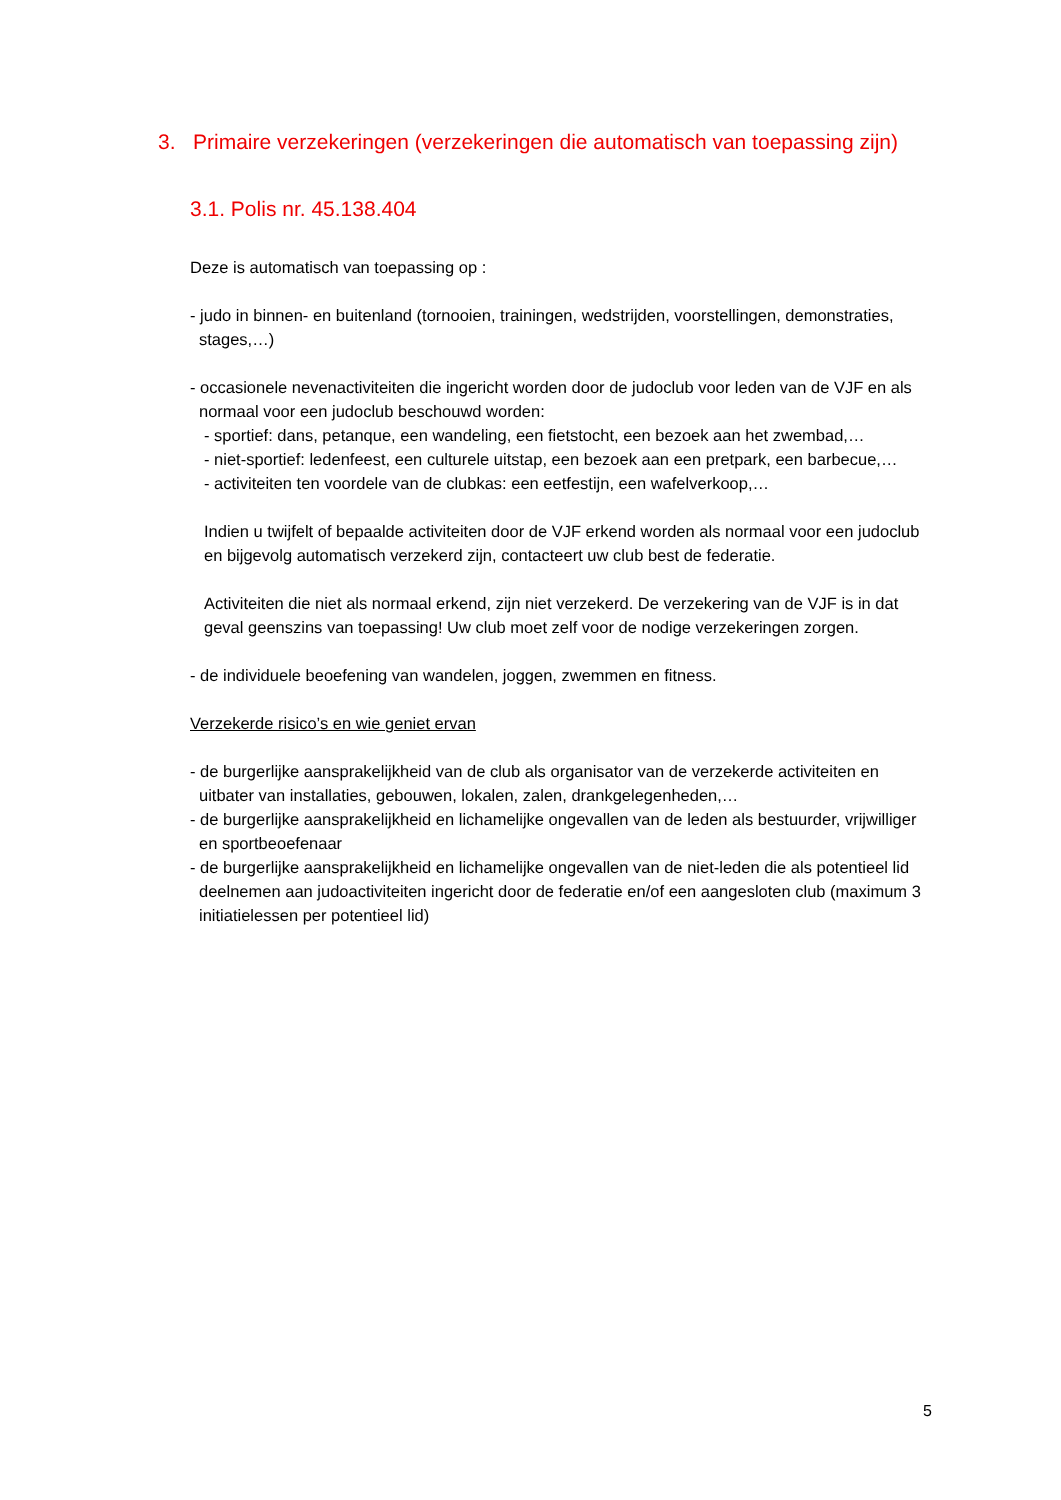3. Primaire verzekeringen (verzekeringen die automatisch van toepassing zijn)
3.1. Polis nr. 45.138.404
Deze is automatisch van toepassing op :
- judo in binnen- en buitenland (tornooien, trainingen, wedstrijden, voorstellingen, demonstraties, stages,…)
- occasionele nevenactiviteiten die ingericht worden door de judoclub voor leden van de VJF en als normaal voor een judoclub beschouwd worden:
- sportief: dans, petanque, een wandeling, een fietstocht, een bezoek aan het zwembad,…
- niet-sportief: ledenfeest, een culturele uitstap, een bezoek aan een pretpark, een barbecue,…
- activiteiten ten voordele van de clubkas: een eetfestijn, een wafelverkoop,…
Indien u twijfelt of bepaalde activiteiten door de VJF erkend worden als normaal voor een judoclub en bijgevolg automatisch verzekerd zijn, contacteert uw club best de federatie.
Activiteiten die niet als normaal erkend, zijn niet verzekerd. De verzekering van de VJF is in dat geval geenszins van toepassing! Uw club moet zelf voor de nodige verzekeringen zorgen.
- de individuele beoefening van wandelen, joggen, zwemmen en fitness.
Verzekerde risico’s en wie geniet ervan
- de burgerlijke aansprakelijkheid van de club als organisator van de verzekerde activiteiten en uitbater van installaties, gebouwen, lokalen, zalen, drankgelegenheden,…
- de burgerlijke aansprakelijkheid en lichamelijke ongevallen van de leden als bestuurder, vrijwilliger en sportbeoefenaar
- de burgerlijke aansprakelijkheid en lichamelijke ongevallen van de niet-leden die als potentieel lid deelnemen aan judoactiviteiten ingericht door de federatie en/of een aangesloten club (maximum 3 initiatielessen per potentieel lid)
5